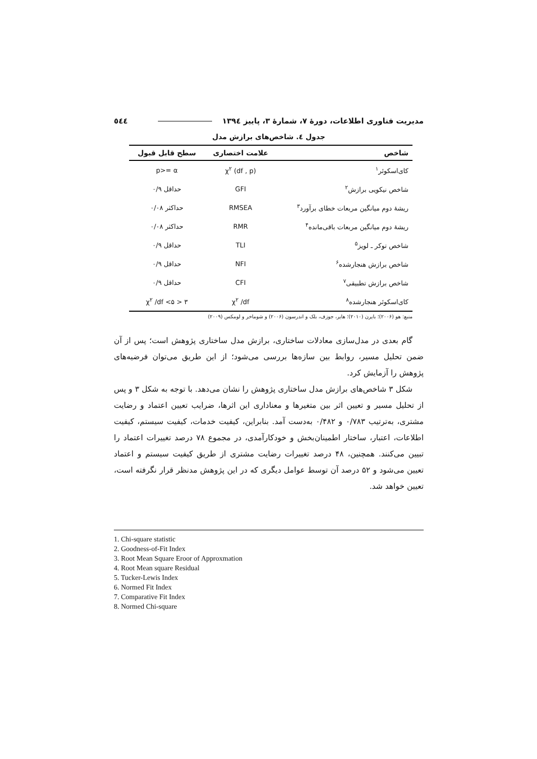مدیریت فناوری اطلاعات، دورهٔ ۷، شمارهٔ ۳، پاییز ۱۳۹٤ ٥٤٤
جدول ٤. شاخص‌های برازش مدل
| شاخص | علامت اختصاری | سطح قابل قبول |
| --- | --- | --- |
| کای‌اسکوئر<sup>۱</sup> | χ<sup>۲</sup> (df , p) | p>= α |
| شاخص نیکویی برازش<sup>۲</sup> | GFI | حداقل ۰/۹ |
| ریشهٔ دوم میانگین مربعات خطای برآورد<sup>۳</sup> | RMSEA | حداکثر ۰/۰۸ |
| ریشهٔ دوم میانگین مربعات باقی‌مانده<sup>۴</sup> | RMR | حداکثر ۰/۰۸ |
| شاخص توکر ـ لویز<sup>۵</sup> | TLI | حداقل ۰/۹ |
| شاخص برازش هنجارشده<sup>۶</sup> | NFI | حداقل ۰/۹ |
| شاخص برازش تطبیقی<sup>۷</sup> | CFI | حداقل ۰/۹ |
| کای‌اسکوئر هنجارشده<sup>۸</sup> | χ<sup>۲</sup> /df | ۳ < χ<sup>۲</sup> /df <۵ |
منبع: هو (۲۰۰۶)؛ بایرن (۲۰۱۰)؛ هایر، جوزف، بلک و اندرسون (۲۰۰۶) و شوماخر و لومکس (۲۰۰۹)
گام بعدی در مدل‌سازی معادلات ساختاری، برازش مدل ساختاری پژوهش است؛ پس از آن ضمن تحلیل مسیر، روابط بین سازه‌ها بررسی می‌شود؛ از این طریق می‌توان فرضیه‌های پژوهش را آزمایش کرد.
شکل ۳ شاخص‌های برازش مدل ساختاری پژوهش را نشان می‌دهد. با توجه به شکل ۳ و پس از تحلیل مسیر و تعیین اثر بین متغیرها و معناداری این اثرها، ضرایب تعیین اعتماد و رضایت مشتری، به‌ترتیب ۰/۷۸۳ و ۰/۴۸۲ به‌دست آمد. بنابراین، کیفیت خدمات، کیفیت سیستم، کیفیت اطلاعات، اعتبار، ساختار اطمینان‌بخش و خودکارآمدی، در مجموع ۷۸ درصد تغییرات اعتماد را تبیین می‌کنند. همچنین، ۴۸ درصد تغییرات رضایت مشتری از طریق کیفیت سیستم و اعتماد تعیین می‌شود و ۵۲ درصد آن توسط عوامل دیگری که در این پژوهش مدنظر قرار نگرفته است، تعیین خواهد شد.
1. Chi-square statistic
2. Goodness-of-Fit Index
3. Root Mean Square Eroor of Approxmation
4. Root Mean square Residual
5. Tucker-Lewis Index
6. Normed Fit Index
7. Comparative Fit Index
8. Normed Chi-square